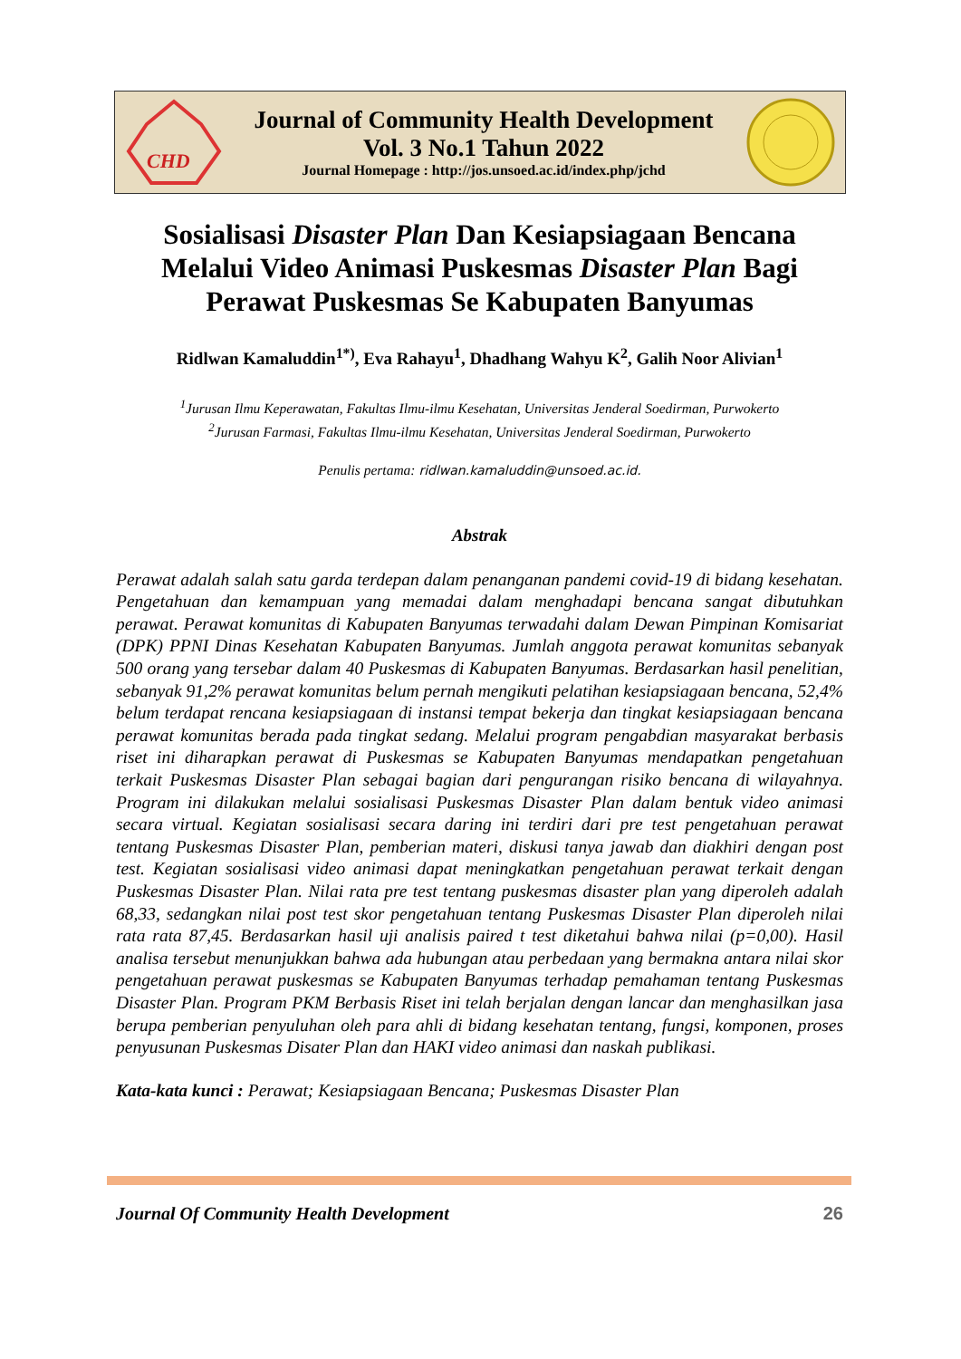CHD
Journal of Community Health Development
Vol. 3 No.1 Tahun 2022
Journal Homepage : http://jos.unsoed.ac.id/index.php/jchd
Sosialisasi Disaster Plan Dan Kesiapsiagaan Bencana Melalui Video Animasi Puskesmas Disaster Plan Bagi Perawat Puskesmas Se Kabupaten Banyumas
Ridlwan Kamaluddin<sup>1*)</sup>, Eva Rahayu<sup>1</sup>, Dhadhang Wahyu K<sup>2</sup>, Galih Noor Alivian<sup>1</sup>
<sup>1</sup> Jurusan Ilmu Keperawatan, Fakultas Ilmu-ilmu Kesehatan, Universitas Jenderal Soedirman, Purwokerto
<sup>2</sup> Jurusan Farmasi, Fakultas Ilmu-ilmu Kesehatan, Universitas Jenderal Soedirman, Purwokerto
Penulis pertama: ridlwan.kamaluddin@unsoed.ac.id.
Abstrak
Perawat adalah salah satu garda terdepan dalam penanganan pandemi covid-19 di bidang kesehatan. Pengetahuan dan kemampuan yang memadai dalam menghadapi bencana sangat dibutuhkan perawat. Perawat komunitas di Kabupaten Banyumas terwadahi dalam Dewan Pimpinan Komisariat (DPK) PPNI Dinas Kesehatan Kabupaten Banyumas. Jumlah anggota perawat komunitas sebanyak 500 orang yang tersebar dalam 40 Puskesmas di Kabupaten Banyumas. Berdasarkan hasil penelitian, sebanyak 91,2% perawat komunitas belum pernah mengikuti pelatihan kesiapsiagaan bencana, 52,4% belum terdapat rencana kesiapsiagaan di instansi tempat bekerja dan tingkat kesiapsiagaan bencana perawat komunitas berada pada tingkat sedang. Melalui program pengabdian masyarakat berbasis riset ini diharapkan perawat di Puskesmas se Kabupaten Banyumas mendapatkan pengetahuan terkait Puskesmas Disaster Plan sebagai bagian dari pengurangan risiko bencana di wilayahnya. Program ini dilakukan melalui sosialisasi Puskesmas Disaster Plan dalam bentuk video animasi secara virtual. Kegiatan sosialisasi secara daring ini terdiri dari pre test pengetahuan perawat tentang Puskesmas Disaster Plan, pemberian materi, diskusi tanya jawab dan diakhiri dengan post test. Kegiatan sosialisasi video animasi dapat meningkatkan pengetahuan perawat terkait dengan Puskesmas Disaster Plan. Nilai rata pre test tentang puskesmas disaster plan yang diperoleh adalah 68,33, sedangkan nilai post test skor pengetahuan tentang Puskesmas Disaster Plan diperoleh nilai rata rata 87,45. Berdasarkan hasil uji analisis paired t test diketahui bahwa nilai (p=0,00). Hasil analisa tersebut menunjukkan bahwa ada hubungan atau perbedaan yang bermakna antara nilai skor pengetahuan perawat puskesmas se Kabupaten Banyumas terhadap pemahaman tentang Puskesmas Disaster Plan. Program PKM Berbasis Riset ini telah berjalan dengan lancar dan menghasilkan jasa berupa pemberian penyuluhan oleh para ahli di bidang kesehatan tentang, fungsi, komponen, proses penyusunan Puskesmas Disater Plan dan HAKI video animasi dan naskah publikasi.
Kata-kata kunci : Perawat; Kesiapsiagaan Bencana; Puskesmas Disaster Plan
Journal Of Community Health Development 26